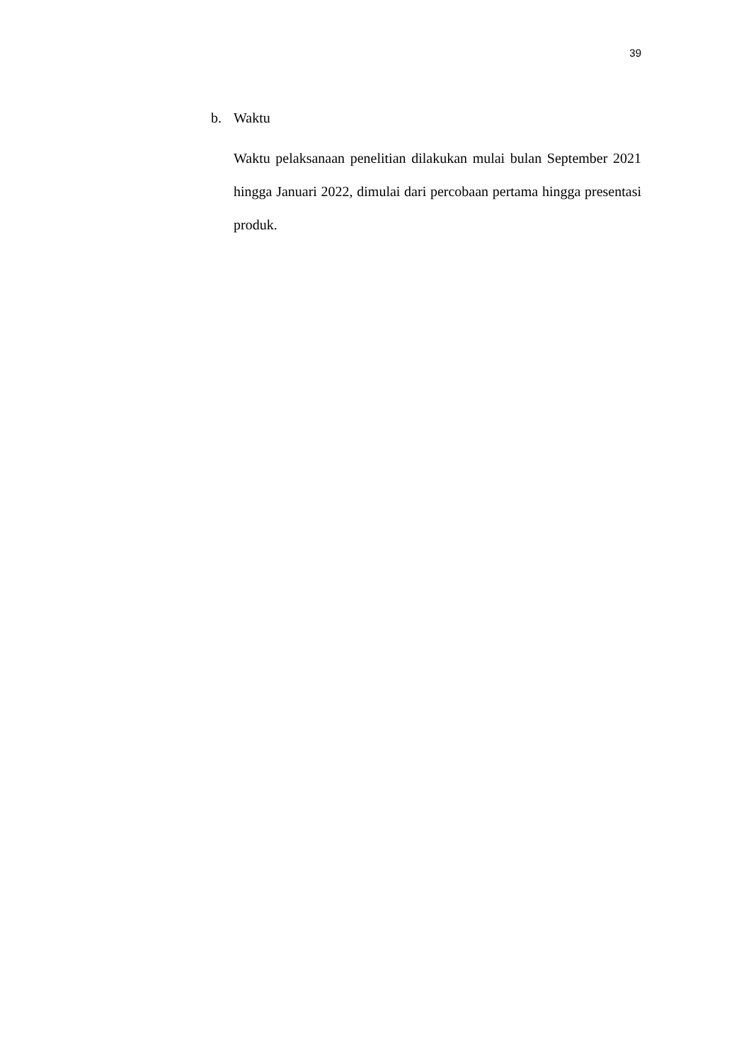39
b. Waktu
Waktu pelaksanaan penelitian dilakukan mulai bulan September 2021 hingga Januari 2022, dimulai dari percobaan pertama hingga presentasi produk.